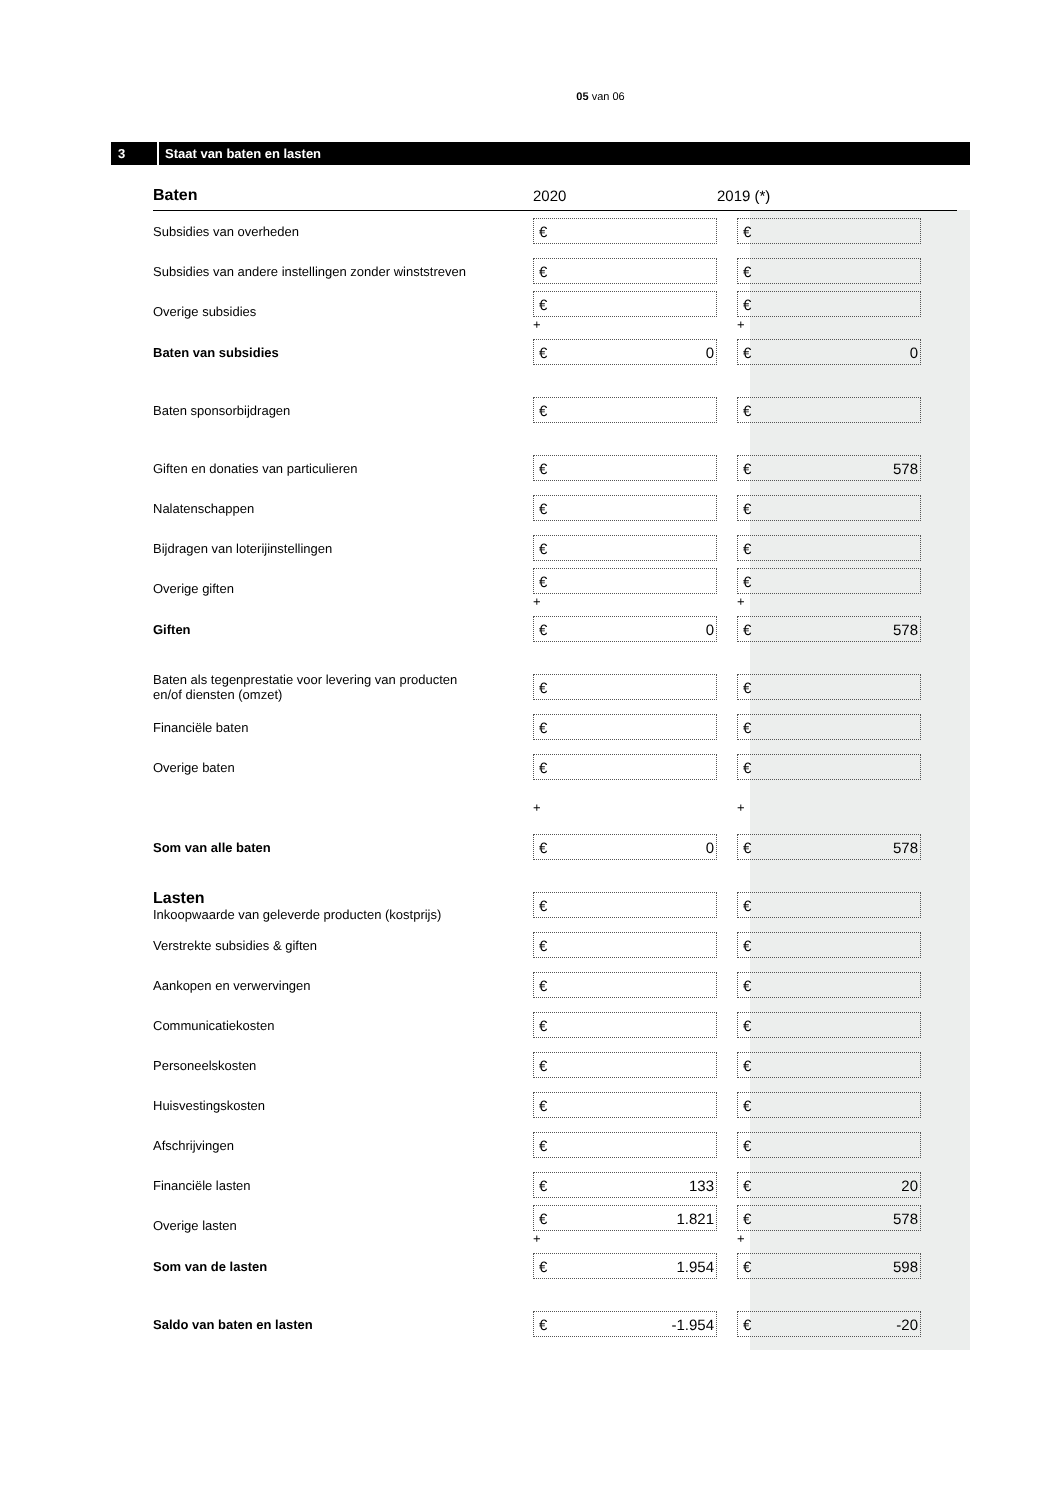05 van 06
3 Staat van baten en lasten
| Baten | 2020 | 2019 (*) |
| --- | --- | --- |
| Subsidies van overheden | € | € |
| Subsidies van andere instellingen zonder winststreven | € | € |
| Overige subsidies | € + | € + |
| Baten van subsidies | € 0 | € 0 |
| Baten sponsorbijdragen | € | € |
| Giften en donaties van particulieren | € | € 578 |
| Nalatenschappen | € | € |
| Bijdragen van loterijinstellingen | € | € |
| Overige giften | € + | € + |
| Giften | € 0 | € 578 |
| Baten als tegenprestatie voor levering van producten en/of diensten (omzet) | € | € |
| Financiële baten | € | € |
| Overige baten | € | € |
| | + | + |
| Som van alle baten | € 0 | € 578 |
| Lasten Inkoopwaarde van geleverde producten (kostprijs) | € | € |
| Verstrekte subsidies & giften | € | € |
| Aankopen en verwervingen | € | € |
| Communicatiekosten | € | € |
| Personeelskosten | € | € |
| Huisvestingskosten | € | € |
| Afschrijvingen | € | € |
| Financiële lasten | € 133 | € 20 |
| Overige lasten | € 1.821 + | € 578 + |
| Som van de lasten | € 1.954 | € 598 |
| Saldo van baten en lasten | € -1.954 | € -20 |